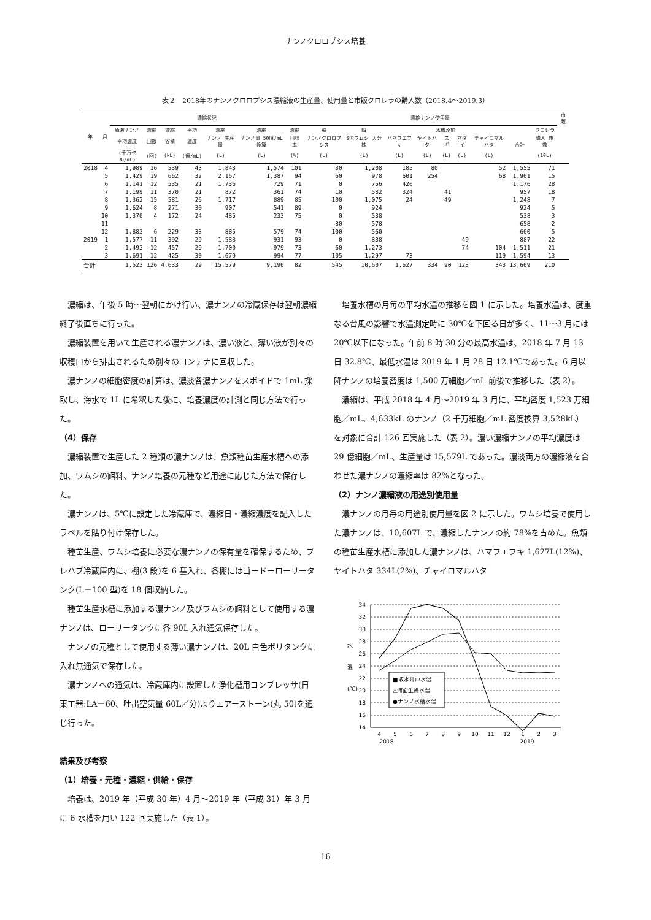ナンノクロロプシス培養
表２　2018年のナンノクロロプシス濃縮液の生産量、使用量と市販クロレラの購入数（2018.4～2019.3）
| 年 | 月 | 濃縮状況 | | | | | | | 濃縮ナンノ使用量 | | | | | | | | | 市販 |
| --- | --- | --- | --- | --- | --- | --- | --- | --- | --- | --- | --- | --- | --- | --- | --- | --- | --- | --- |
| | | 原液ナンノ | 濃縮 | 濃縮 | 平均 | 濃縮 | 濃縮 | 濃縮 | 種 | 餌 | 水槽添加 | | | | | 合計 | クロレラ | |
| | | 平均濃度 | 回数 | 容積 | 濃度 | ナンノ 生産量 | ナンノ量 50億/mL換算 | 回収率 | ナンノクロロプシス | S型ワムシ 大分株 | ハマフエフキ | ヤイトハタ | スギ | マダイ | チャイロマルハタ | | 購入 箱数 | |
| | | (千万セル/mL) | (回) | (kL) | (億/mL) | (L) | (L) | (%) | (L) | (L) | (L) | (L) | (L) | (L) | (L) | | (10L) | |
| 2018 | 4 | 1,989 | 16 | 539 | 43 | 1,843 | 1,574 | 101 | 30 | 1,208 | 185 | 80 | | | 52 | 1,555 | 71 | |
| | 5 | 1,429 | 19 | 662 | 32 | 2,167 | 1,387 | 94 | 60 | 978 | 601 | 254 | | | 68 | 1,961 | 15 | |
| | 6 | 1,141 | 12 | 535 | 21 | 1,736 | 729 | 71 | 0 | 756 | 420 | | | | | 1,176 | 28 | |
| | 7 | 1,199 | 11 | 370 | 21 | 872 | 361 | 74 | 10 | 582 | 324 | | 41 | | | 957 | 18 | |
| | 8 | 1,362 | 15 | 581 | 26 | 1,717 | 889 | 85 | 100 | 1,075 | 24 | | 49 | | | 1,248 | 7 | |
| | 9 | 1,624 | 8 | 271 | 30 | 907 | 541 | 89 | 0 | 924 | | | | | | 924 | 5 | |
| | 10 | 1,370 | 4 | 172 | 24 | 485 | 233 | 75 | 0 | 538 | | | | | | 538 | 3 | |
| | 11 | | | | | | | | 80 | 578 | | | | | | 658 | 2 | |
| | 12 | 1,883 | 6 | 229 | 33 | 885 | 579 | 74 | 100 | 560 | | | | | | 660 | 5 | |
| 2019 | 1 | 1,577 | 11 | 392 | 29 | 1,588 | 931 | 93 | 0 | 838 | | | | 49 | | 887 | 22 | |
| | 2 | 1,493 | 12 | 457 | 29 | 1,700 | 979 | 73 | 60 | 1,273 | | | | 74 | 104 | 1,511 | 21 | |
| | 3 | 1,691 | 12 | 425 | 30 | 1,679 | 994 | 77 | 105 | 1,297 | 73 | | | | 119 | 1,594 | 13 | |
| 合計 | | 1,523 | 126 | 4,633 | 29 | 15,579 | 9,196 | 82 | 545 | 10,607 | 1,627 | 334 | 90 | 123 | 343 | 13,669 | 210 | |
濃縮は、午後 5 時～翌朝にかけ行い、濃ナンノの冷蔵保存は翌朝濃縮終了後直ちに行った。
濃縮装置を用いて生産される濃ナンノは、濃い液と、薄い液が別々の収穫口から排出されるため別々のコンテナに回収した。
濃ナンノの細胞密度の計算は、濃淡各濃ナンノをスポイドで 1mL 採取し、海水で 1L に希釈した後に、培養濃度の計測と同じ方法で行った。
（4）保存
濃縮装置で生産した 2 種類の濃ナンノは、魚類種苗生産水槽への添加、ワムシの餌料、ナンノ培養の元種など用途に応じた方法で保存した。
濃ナンノは、5℃に設定した冷蔵庫で、濃縮日・濃縮濃度を記入したラベルを貼り付け保存した。
種苗生産、ワムシ培養に必要な濃ナンノの保有量を確保するため、プレハブ冷蔵庫内に、棚(3 段)を 6 基入れ、各棚にはゴードーローリータンク(L－100 型)を 18 個収納した。
種苗生産水槽に添加する濃ナンノ及びワムシの餌料として使用する濃ナンノは、ローリータンクに各 90L 入れ通気保存した。
ナンノの元種として使用する薄い濃ナンノは、20L 白色ポリタンクに入れ無通気で保存した。
濃ナンノへの通気は、冷蔵庫内に設置した浄化槽用コンプレッサ(日東工器:LA－60、吐出空気量 60L／分)よりエアーストーン(丸 50)を通じ行った。
結果及び考察
（1）培養・元種・濃縮・供給・保存
培養は、2019 年（平成 30 年）4 月～2019 年（平成 31）年 3 月に 6 水槽を用い 122 回実施した（表 1）。
培養水槽の月毎の平均水温の推移を図 1 に示した。培養水温は、度重なる台風の影響で水温測定時に 30℃を下回る日が多く、11～3 月には 20℃以下になった。午前 8 時 30 分の最高水温は、2018 年 7 月 13 日 32.8℃、最低水温は 2019 年 1 月 28 日 12.1℃であった。6 月以降ナンノの培養密度は 1,500 万細胞／mL 前後で推移した（表 2）。
濃縮は、平成 2018 年 4 月～2019 年 3 月に、平均密度 1,523 万細胞／mL、4,633kL のナンノ（2 千万細胞／mL 密度換算 3,528kL）を対象に合計 126 回実施した（表 2）。濃い濃縮ナンノの平均濃度は 29 億細胞／mL、生産量は 15,579L であった。濃淡両方の濃縮液を合わせた濃ナンノの濃縮率は 82%となった。
（2）ナンノ濃縮液の用途別使用量
濃ナンノの月毎の用途別使用量を図 2 に示した。ワムシ培養で使用した濃ナンノは、10,607L で、濃縮したナンノの約 78%を占めた。魚類の種苗生産水槽に添加した濃ナンノは、ハマフエフキ 1,627L(12%)、ヤイトハタ 334L(2%)、チャイロマルハタ
34
32
30
28
26
24
22
20
18
16
14
水
温
(℃)
4
5
6
7
8
9
10
11
12
1
2
3
2018
2019
■取水井戸水温
△海面生簀水温
●ナンノ水槽水温
16